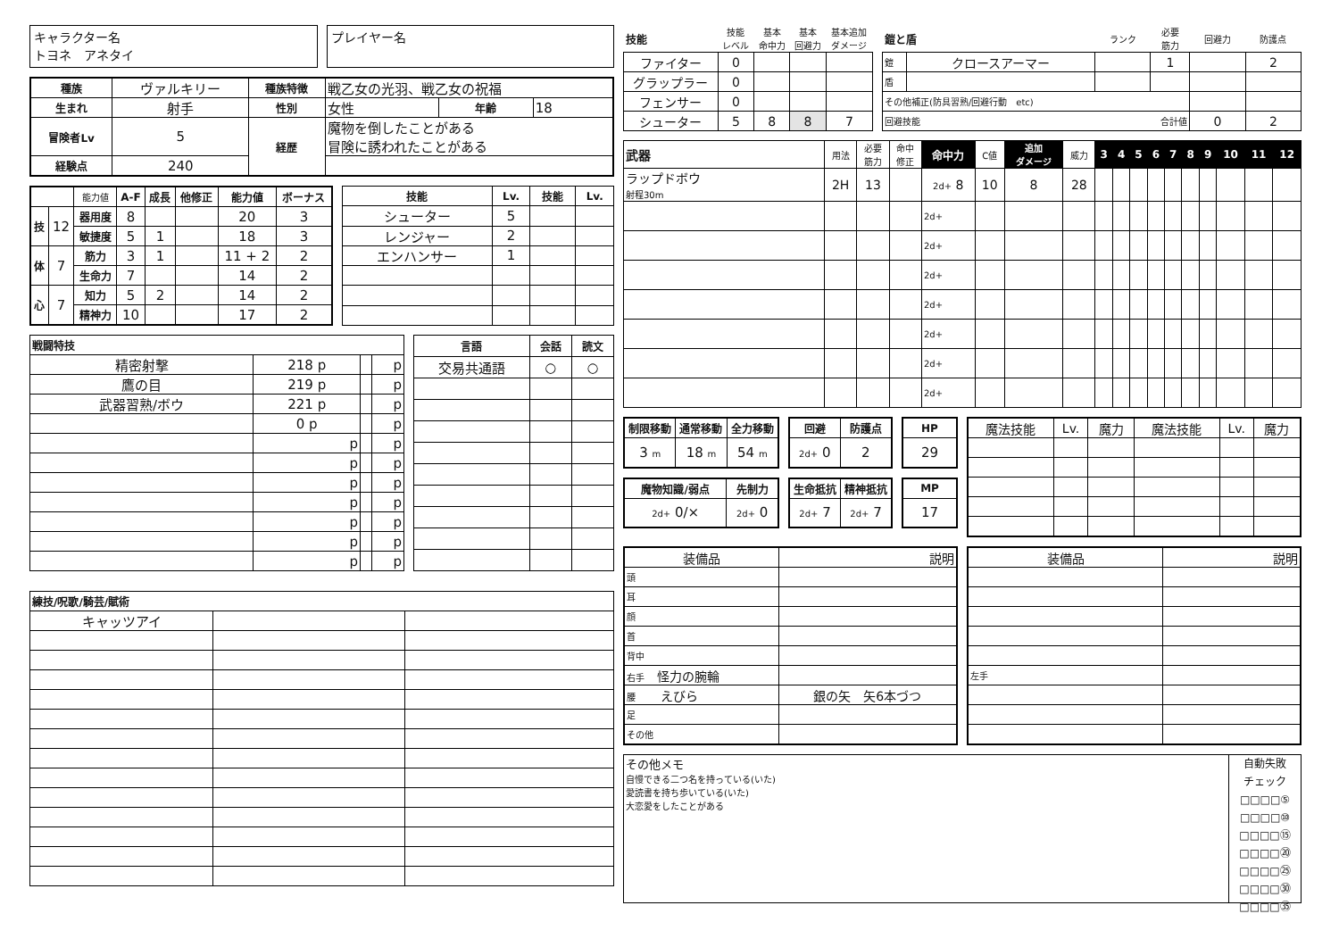キャラクター名
トヨネ　アネタイ
プレイヤー名
| 種族 | ヴァルキリー | 種族特徴 | 戦乙女の光羽、戦乙女の祝福 | | |
| 生まれ | 射手 | 性別 | 女性 | 年齢 | 18 |
| 冒険者Lv | 5 | 経歴 | 魔物を倒したことがある 冒険に誘われたことがある | | |
| 経験点 | 240 | | | | |
| | | 能力値 | A-F | 成長 | 他修正 | 能力値 | ボーナス |
| 技 | 12 | 器用度 | 8 | | | 20 | 3 |
| | | 敏捷度 | 5 | 1 | | 18 | 3 |
| 体 | 7 | 筋力 | 3 | 1 | | 11 + 2 | 2 |
| | | 生命力 | 7 | | | 14 | 2 |
| 心 | 7 | 知力 | 5 | 2 | | 14 | 2 |
| | | 精神力 | 10 | | | 17 | 2 |
| 技能 | Lv. | 技能 | Lv. |
| --- | --- | --- | --- |
| シューター | 5 | | |
| レンジャー | 2 | | |
| エンハンサー | 1 | | |
| 戦闘特技 | | | |
| --- | --- | --- | --- |
| 精密射撃 | 218 p | | p |
| 鷹の目 | 219 p | | p |
| 武器習熟/ボウ | 221 p | | p |
| | 0 p | | p |
| | p | | p |
| | p | | p |
| | p | | p |
| | p | | p |
| | p | | p |
| | p | | p |
| | p | | p |
| 言語 | 会話 | 読文 |
| --- | --- | --- |
| 交易共通語 | ○ | ○ |
| 練技/呪歌/騎芸/賦術 | | |
| --- | --- | --- |
| キャッツアイ | | |
| 技能 | 技能 レベル | 基本 命中力 | 基本 回避力 | 基本追加 ダメージ |
| ファイター | 0 | | | |
| グラップラー | 0 | | | |
| フェンサー | 0 | | | |
| シューター | 5 | 8 | 8 | 7 |
| 鎧と盾 | | ランク | 必要 筋力 | 回避力 | 防護点 |
| 鎧 | クロースアーマー | | 1 | | 2 |
| 盾 | | | | | |
| その他補正(防具習熟/回避行動 etc) | | | | | |
| 回避技能 合計値 | | | | 0 | 2 |
| 武器 | 用法 | 必要 筋力 | 命中 修正 | 命中力 | C値 | 追加 ダメージ | 威力 | 3 | 4 | 5 | 6 | 7 | 8 | 9 | 10 | 11 | 12 |
| ラップドボウ 射程30m | 2H | 13 | | 2d+ 8 | 10 | 8 | 28 | | | | | | | | | | |
| | | | | 2d+ | | | | | | | | | | | | | |
| | | | | 2d+ | | | | | | | | | | | | | |
| | | | | 2d+ | | | | | | | | | | | | | |
| | | | | 2d+ | | | | | | | | | | | | | |
| | | | | 2d+ | | | | | | | | | | | | | |
| | | | | 2d+ | | | | | | | | | | | | | |
| | | | | 2d+ | | | | | | | | | | | | | |
| 制限移動 | 通常移動 | 全力移動 |
| --- | --- | --- |
| 3 m | 18 m | 54 m |
| 回避 | 防護点 |
| --- | --- |
| 2d+ 0 | 2 |
| HP |
| --- |
| 29 |
| 魔物知識/弱点 | 先制力 |
| --- | --- |
| 2d+ 0/× | 2d+ 0 |
| 生命抵抗 | 精神抵抗 |
| --- | --- |
| 2d+ 7 | 2d+ 7 |
| MP |
| --- |
| 17 |
| 魔法技能 | Lv. | 魔力 | 魔法技能 | Lv. | 魔力 |
| 装備品 | 説明 |
| 頭 | |
| 耳 | |
| 顔 | |
| 首 | |
| 背中 | |
| 右手 怪力の腕輪 | |
| 腰 えびら | 銀の矢 矢6本づつ |
| 足 | |
| その他 | |
| 装備品 | 説明 |
| 左手 | |
その他メモ
自慢できる二つ名を持っている(いた)
愛読書を持ち歩いている(いた)
大恋愛をしたことがある
自動失敗
チェック
□□□□⑤
□□□□⑩
□□□□⑮
□□□□⑳
□□□□㉕
□□□□㉚
□□□□㉟